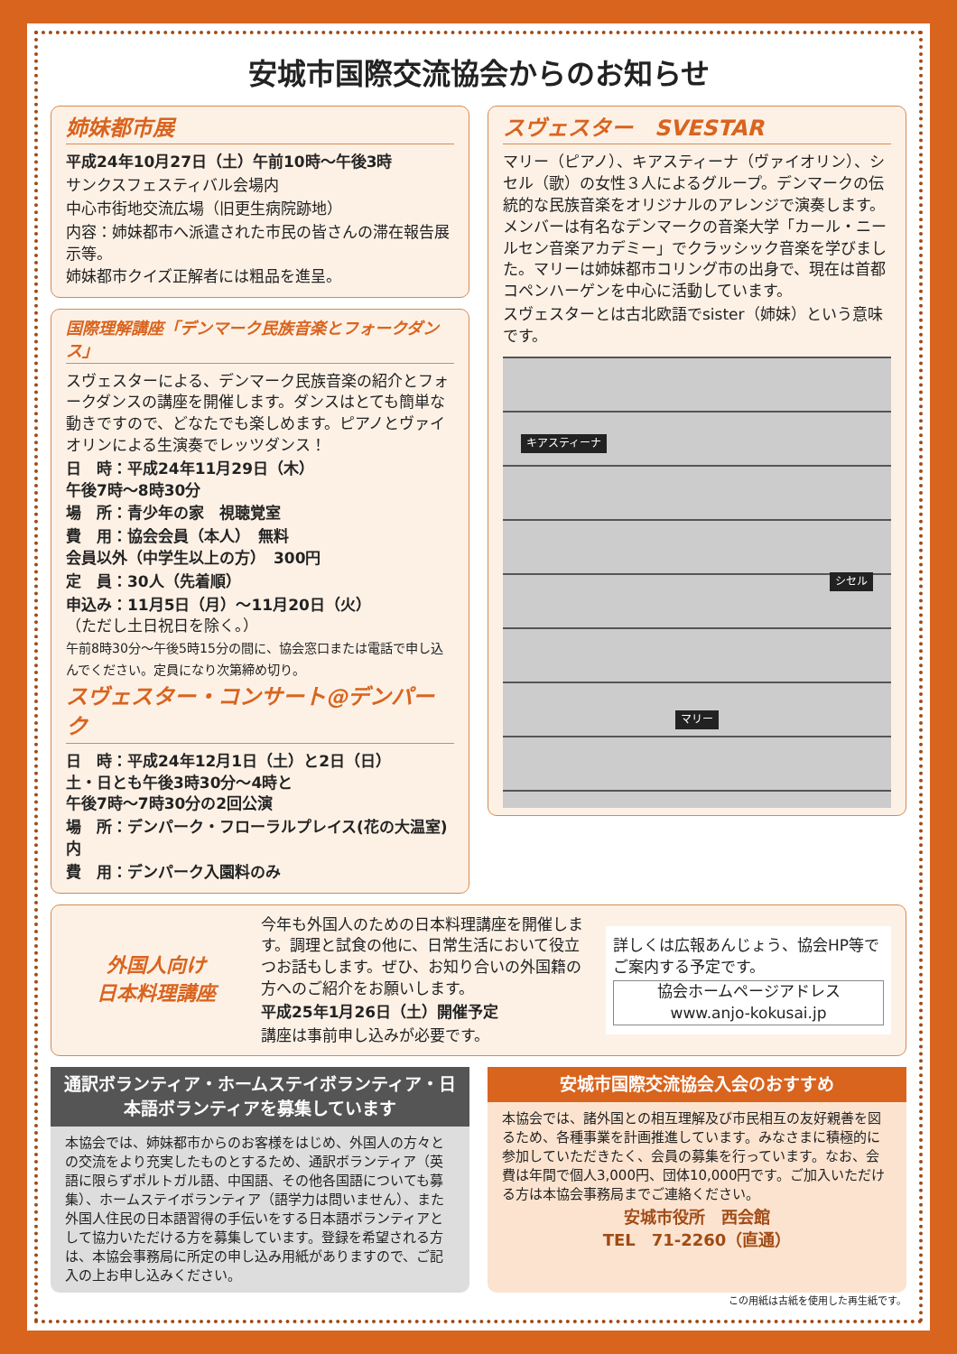安城市国際交流協会からのお知らせ
姉妹都市展
平成24年10月27日（土）午前10時～午後3時
サンクスフェスティバル会場内
中心市街地交流広場（旧更生病院跡地）
内容：姉妹都市へ派遣された市民の皆さんの滞在報告展示等。
姉妹都市クイズ正解者には粗品を進呈。
国際理解講座「デンマーク民族音楽とフォークダンス」
スヴェスターによる、デンマーク民族音楽の紹介とフォークダンスの講座を開催します。ダンスはとても簡単な動きですので、どなたでも楽しめます。ピアノとヴァイオリンによる生演奏でレッツダンス！
日　時：平成24年11月29日（木）
午後7時～8時30分
場　所：青少年の家　視聴覚室
費　用：協会会員（本人）　無料
会員以外（中学生以上の方）　300円
定　員：30人（先着順）
申込み：11月5日（月）～11月20日（火）
（ただし土日祝日を除く。）
午前8時30分～午後5時15分の間に、協会窓口または電話で申し込んでください。定員になり次第締め切り。
スヴェスター・コンサート@デンパーク
日　時：平成24年12月1日（土）と2日（日）
土・日とも午後3時30分～4時と
午後7時～7時30分の2回公演
場　所：デンパーク・フローラルプレイス(花の大温室)内
費　用：デンパーク入園料のみ
スヴェスター　SVESTAR
マリー（ピアノ）、キアスティーナ（ヴァイオリン）、シセル（歌）の女性３人によるグループ。デンマークの伝統的な民族音楽をオリジナルのアレンジで演奏します。メンバーは有名なデンマークの音楽大学「カール・ニールセン音楽アカデミー」でクラッシック音楽を学びました。マリーは姉妹都市コリング市の出身で、現在は首都コペンハーゲンを中心に活動しています。
スヴェスターとは古北欧語でsister（姉妹）という意味です。
キアスティーナ
シセル
マリー
外国人向け
日本料理講座
今年も外国人のための日本料理講座を開催します。調理と試食の他に、日常生活において役立つお話もします。ぜひ、お知り合いの外国籍の方へのご紹介をお願いします。
平成25年1月26日（土）開催予定
講座は事前申し込みが必要です。
詳しくは広報あんじょう、協会HP等でご案内する予定です。
協会ホームページアドレス
www.anjo-kokusai.jp
通訳ボランティア・ホームステイボランティア・日本語ボランティアを募集しています
本協会では、姉妹都市からのお客様をはじめ、外国人の方々との交流をより充実したものとするため、通訳ボランティア（英語に限らずポルトガル語、中国語、その他各国語についても募集）、ホームステイボランティア（語学力は問いません）、また外国人住民の日本語習得の手伝いをする日本語ボランティアとして協力いただける方を募集しています。登録を希望される方は、本協会事務局に所定の申し込み用紙がありますので、ご記入の上お申し込みください。
安城市国際交流協会入会のおすすめ
本協会では、諸外国との相互理解及び市民相互の友好親善を図るため、各種事業を計画推進しています。みなさまに積極的に参加していただきたく、会員の募集を行っています。なお、会費は年間で個人3,000円、団体10,000円です。ご加入いただける方は本協会事務局までご連絡ください。
安城市役所　西会館
TEL　71-2260（直通）
この用紙は古紙を使用した再生紙です。